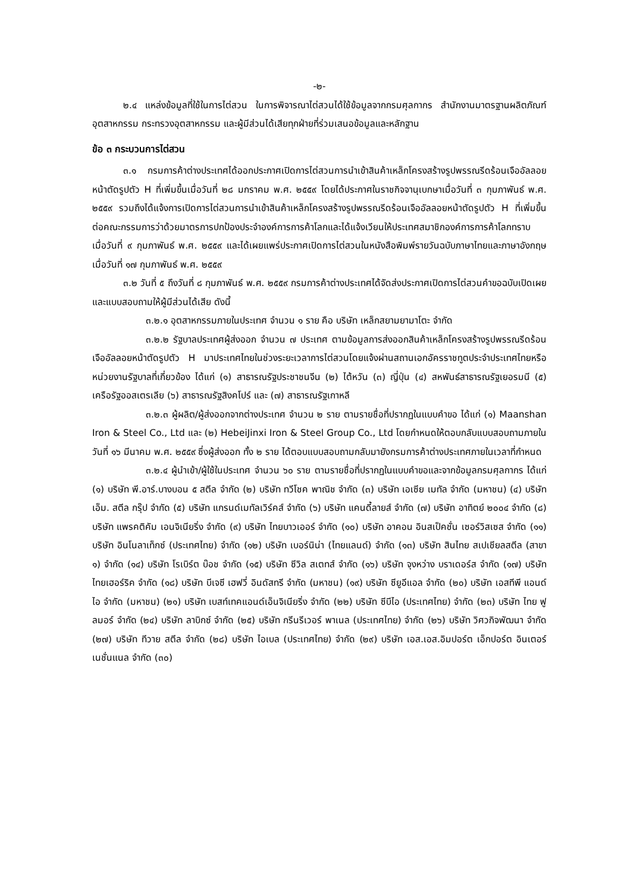-๒-
๒.๔ แหล่งข้อมูลที่ใช้ในการไต่สวน ในการพิจารณาไต่สวนได้ใช้ข้อมูลจากกรมศุลกากร สำนักงานมาตรฐานผลิตภัณฑ์อุตสาหกรรม กระทรวงอุตสาหกรรม และผู้มีส่วนได้เสียทุกฝ่ายที่ร่วมเสนอข้อมูลและหลักฐาน
ข้อ ๓ กระบวนการไต่สวน
๓.๑ กรมการค้าต่างประเทศได้ออกประกาศเปิดการไต่สวนการนำเข้าสินค้าเหล็กโครงสร้างรูปพรรณรีดร้อนเจืออัลลอยหน้าตัดรูปตัว H ที่เพิ่มขึ้นเมื่อวันที่ ๒๘ มกราคม พ.ศ. ๒๕๕๙ โดยได้ประกาศในราชกิจจานุเบกษาเมื่อวันที่ ๓ กุมภาพันธ์ พ.ศ. ๒๕๕๙ รวมถึงได้แจ้งการเปิดการไต่สวนการนำเข้าสินค้าเหล็กโครงสร้างรูปพรรณรีดร้อนเจืออัลลอยหน้าตัดรูปตัว H ที่เพิ่มขึ้นต่อคณะกรรมการว่าด้วยมาตรการปกป้องประจำองค์การการค้าโลกและได้แจ้งเวียนให้ประเทศสมาชิกองค์การการค้าโลกทราบ เมื่อวันที่ ๙ กุมภาพันธ์ พ.ศ. ๒๕๕๙ และได้เผยแพร่ประกาศเปิดการไต่สวนในหนังสือพิมพ์รายวันฉบับภาษาไทยและภาษาอังกฤษ เมื่อวันที่ ๑๗ กุมภาพันธ์ พ.ศ. ๒๕๕๙
๓.๒ วันที่ ๕ ถึงวันที่ ๘ กุมภาพันธ์ พ.ศ. ๒๕๕๙ กรมการค้าต่างประเทศได้จัดส่งประกาศเปิดการไต่สวนคำขอฉบับเปิดเผย และแบบสอบถามให้ผู้มีส่วนได้เสีย ดังนี้
๓.๒.๑ อุตสาหกรรมภายในประเทศ จำนวน ๑ ราย คือ บริษัท เหล็กสยามยามาโตะ จำกัด
๓.๒.๒ รัฐบาลประเทศผู้ส่งออก จำนวน ๗ ประเทศ ตามข้อมูลการส่งออกสินค้าเหล็กโครงสร้างรูปพรรณรีดร้อนเจืออัลลอยหน้าตัดรูปตัว H มาประเทศไทยในช่วงระยะเวลาการไต่สวนโดยแจ้งผ่านสถานเอกอัครราชทูตประจำประเทศไทยหรือหน่วยงานรัฐบาลที่เกี่ยวข้อง ได้แก่ (๑) สาธารณรัฐประชาชนจีน (๒) ไต้หวัน (๓) ญี่ปุ่น (๔) สหพันธ์สาธารณรัฐเยอรมนี (๕) เครือรัฐออสเตรเลีย (๖) สาธารณรัฐสิงคโปร์ และ (๗) สาธารณรัฐเกาหลี
๓.๒.๓ ผู้ผลิต/ผู้ส่งออกจากต่างประเทศ จำนวน ๒ ราย ตามรายชื่อที่ปรากฏในแบบคำขอ ได้แก่ (๑) Maanshan Iron & Steel Co., Ltd และ (๒) HebeiJinxi Iron & Steel Group Co., Ltd โดยกำหนดให้ตอบกลับแบบสอบถามภายในวันที่ ๑๖ มีนาคม พ.ศ. ๒๕๕๙ ซึ่งผู้ส่งออก ทั้ง ๒ ราย ได้ตอบแบบสอบถามกลับมายังกรมการค้าต่างประเทศภายในเวลาที่กำหนด
๓.๒.๔ ผู้นำเข้า/ผู้ใช้ในประเทศ จำนวน ๖๐ ราย ตามรายชื่อที่ปรากฏในแบบคำขอและจากข้อมูลกรมศุลกากร ได้แก่ (๑) บริษัท พี.อาร์.บางบอน ๕ สตีล จำกัด (๒) บริษัท ทวีโชค พาณิช จำกัด (๓) บริษัท เอเซีย เมทัล จำกัด (มหาชน) (๔) บริษัท เอ็ม. สตีล กรุ๊ป จำกัด (๕) บริษัท แกรนด์เมทัลเวิร์คส์ จำกัด (๖) บริษัท แคนดี้ลายส์ จำกัด (๗) บริษัท อาทิตย์ ๒๐๐๔ จำกัด (๘) บริษัท แพรคติคัม เอนจิเนียริ่ง จำกัด (๙) บริษัท ไทยบาวเออร์ จำกัด (๑๐) บริษัท อาคอน อินสเป็คชั่น เซอร์วิสเซส จำกัด (๑๑) บริษัท อินโนลาเท็กซ์ (ประเทศไทย) จำกัด (๑๒) บริษัท เบอร์นิน่า (ไทยแลนด์) จำกัด (๑๓) บริษัท สินไทย สเปเชียลสตีล (สาขา ๑) จำกัด (๑๔) บริษัท โรเบิร์ต บ๊อช จำกัด (๑๕) บริษัท ซีวิล สเตทส์ จำกัด (๑๖) บริษัท จุงหว่าง บราเดอร์ส จำกัด (๑๗) บริษัท ไทยเฮอร์ริค จำกัด (๑๘) บริษัท บีเจซี เฮฟวี่ อินดัสทรี จำกัด (มหาชน) (๑๙) บริษัท ซียูอีแอล จำกัด (๒๐) บริษัท เอสทีพี แอนด์ ไอ จำกัด (มหาชน) (๒๑) บริษัท เบสท์เทคแอนด์เอ็นจิเนียริ่ง จำกัด (๒๒) บริษัท ซีบีไอ (ประเทศไทย) จำกัด (๒๓) บริษัท ไทย ฟูลมอร์ จำกัด (๒๔) บริษัท ลาบิกซ์ จำกัด (๒๕) บริษัท กรีนรีเวอร์ พาเนล (ประเทศไทย) จำกัด (๒๖) บริษัท วิศวกิจพัฒนา จำกัด (๒๗) บริษัท ทีวาย สตีล จำกัด (๒๘) บริษัท ไอเบล (ประเทศไทย) จำกัด (๒๙) บริษัท เอส.เอส.อิมปอร์ต เอ็กปอร์ต อินเตอร์เนชั่นแนล จำกัด (๓๐)